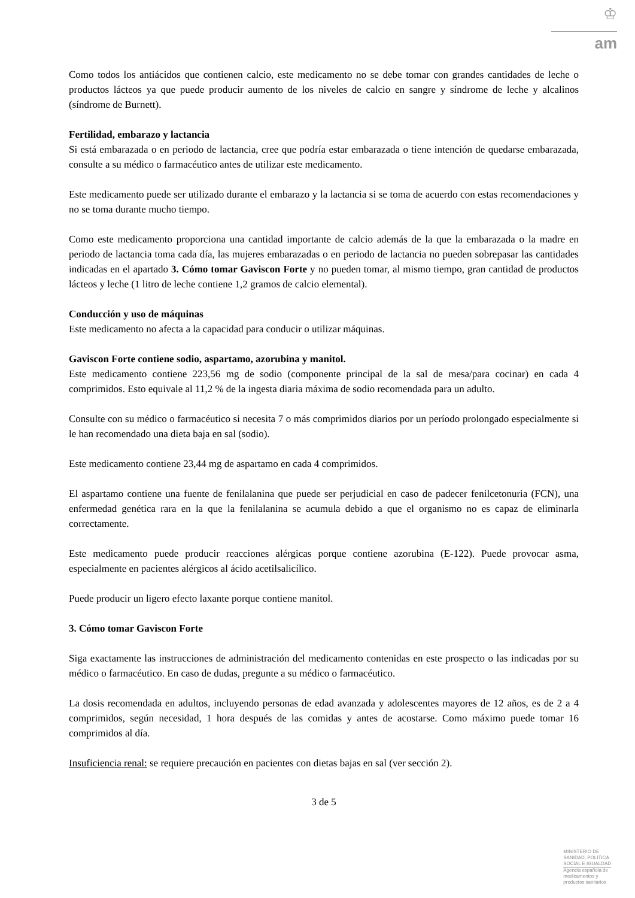♔
am
Como todos los antiácidos que contienen calcio, este medicamento no se debe tomar con grandes cantidades de leche o productos lácteos ya que puede producir aumento de los niveles de calcio en sangre y síndrome de leche y alcalinos (síndrome de Burnett).
Fertilidad, embarazo y lactancia
Si está embarazada o en periodo de lactancia, cree que podría estar embarazada o tiene intención de quedarse embarazada, consulte a su médico o farmacéutico antes de utilizar este medicamento.
Este medicamento puede ser utilizado durante el embarazo y la lactancia si se toma de acuerdo con estas recomendaciones y no se toma durante mucho tiempo.
Como este medicamento proporciona una cantidad importante de calcio además de la que la embarazada o la madre en periodo de lactancia toma cada día, las mujeres embarazadas o en periodo de lactancia no pueden sobrepasar las cantidades indicadas en el apartado 3. Cómo tomar Gaviscon Forte y no pueden tomar, al mismo tiempo, gran cantidad de productos lácteos y leche (1 litro de leche contiene 1,2 gramos de calcio elemental).
Conducción y uso de máquinas
Este medicamento no afecta a la capacidad para conducir o utilizar máquinas.
Gaviscon Forte contiene sodio, aspartamo, azorubina y manitol.
Este medicamento contiene 223,56 mg de sodio (componente principal de la sal de mesa/para cocinar) en cada 4 comprimidos. Esto equivale al 11,2 % de la ingesta diaria máxima de sodio recomendada para un adulto.
Consulte con su médico o farmacéutico si necesita 7 o más comprimidos diarios por un período prolongado especialmente si le han recomendado una dieta baja en sal (sodio).
Este medicamento contiene 23,44 mg de aspartamo en cada 4 comprimidos.
El aspartamo contiene una fuente de fenilalanina que puede ser perjudicial en caso de padecer fenilcetonuria (FCN), una enfermedad genética rara en la que la fenilalanina se acumula debido a que el organismo no es capaz de eliminarla correctamente.
Este medicamento puede producir reacciones alérgicas porque contiene azorubina (E-122). Puede provocar asma, especialmente en pacientes alérgicos al ácido acetilsalicílico.
Puede producir un ligero efecto laxante porque contiene manitol.
3. Cómo tomar Gaviscon Forte
Siga exactamente las instrucciones de administración del medicamento contenidas en este prospecto o las indicadas por su médico o farmacéutico. En caso de dudas, pregunte a su médico o farmacéutico.
La dosis recomendada en adultos, incluyendo personas de edad avanzada y adolescentes mayores de 12 años, es de 2 a 4 comprimidos, según necesidad, 1 hora después de las comidas y antes de acostarse. Como máximo puede tomar 16 comprimidos al día.
Insuficiencia renal: se requiere precaución en pacientes con dietas bajas en sal (ver sección 2).
3 de 5
MINISTERIO DE
SANIDAD, POLITICA
SOCIAL E IGUALDAD
Agencia española de
medicamentos y
productos sanitarios